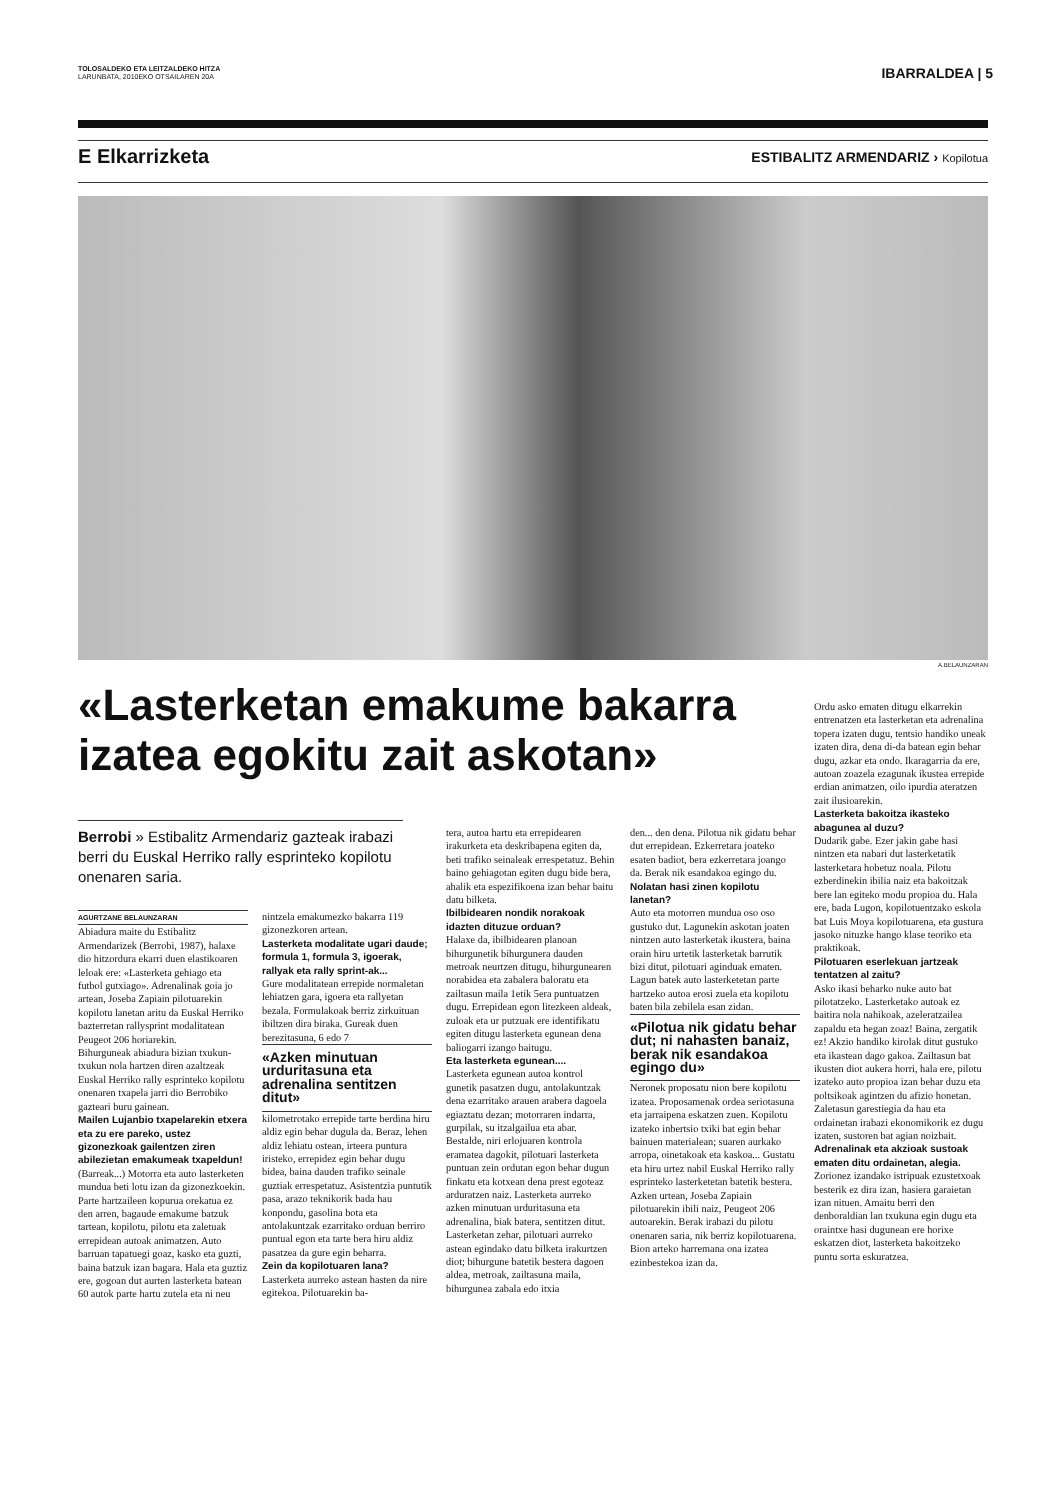TOLOSALDEKO ETA LEITZALDEKO HITZA
LARUNBATA, 2010EKO OTSAILAREN 20A
IBARRALDEA | 5
E Elkarrizketa
ESTIBALITZ ARMENDARIZ › Kopilotua
A.BELAUNZARAN
«Lasterketan emakume bakarra izatea egokitu zait askotan»
Berrobi » Estibalitz Armendariz gazteak irabazi berri du Euskal Herriko rally esprinteko kopilotu onenaren saria.
AGURTZANE BELAUNZARAN
Abiadura maite du Estibalitz Armendarizek (Berrobi, 1987), halaxe dio hitzordura ekarri duen elastikoaren leloak ere: «Lasterketa gehiago eta futbol gutxiago». Adrenalinak goia jo artean, Joseba Zapiain pilotuarekin kopilotu lanetan aritu da Euskal Herriko bazterretan rallysprint modalitatean Peugeot 206 horiarekin.
Bihurguneak abiadura bizian txukun-txukun nola hartzen diren azaltzeak Euskal Herriko rally esprinteko kopilotu onenaren txapela jarri dio Berrobiko gazteari buru gainean.
Mailen Lujanbio txapelarekin etxera eta zu ere pareko, ustez gizonezkoak gailentzen ziren abilezietan emakumeak txapeldun!
(Barreak...) Motorra eta auto lasterketen mundua beti lotu izan da gizonezkoekin. Parte hartzaileen kopurua orekatua ez den arren, bagaude emakume batzuk tartean, kopilotu, pilotu eta zaletuak errepidean autoak animatzen. Auto barruan tapatuegi goaz, kasko eta guzti, baina batzuk izan bagara. Hala eta guztiz ere, gogoan dut aurten lasterketa batean 60 autok parte hartu zutela eta ni neu
nintzela emakumezko bakarra 119 gizonezkoren artean.
Lasterketa modalitate ugari daude; formula 1, formula 3, igoerak, rallyak eta rally sprint-ak...
Gure modalitatean errepide normaletan lehiatzen gara, igoera eta rallyetan bezala. Formulakoak berriz zirkuituan ibiltzen dira biraka. Gureak duen berezitasuna, 6 edo 7
«Azken minutuan urduritasuna eta adrenalina sentitzen ditut»
kilometrotako errepide tarte berdina hiru aldiz egin behar dugula da. Beraz, lehen aldiz lehiatu ostean, irteera puntura iristeko, errepidez egin behar dugu bidea, baina dauden trafiko seinale guztiak errespetatuz. Asistentzia puntutik pasa, arazo teknikorik bada hau konpondu, gasolina bota eta antolakuntzak ezarritako orduan berriro puntual egon eta tarte bera hiru aldiz pasatzea da gure egin beharra.
Zein da kopilotuaren lana?
Lasterketa aurreko astean hasten da nire egitekoa. Pilotuarekin ba-
tera, autoa hartu eta errepidearen irakurketa eta deskribapena egiten da, beti trafiko seinaleak errespetatuz. Behin baino gehiagotan egiten dugu bide bera, ahalik eta espezifikoena izan behar baitu datu bilketa.
Ibilbidearen nondik norakoak idazten dituzue orduan?
Halaxe da, ibilbidearen planoan bihurgunetik bihurgunera dauden metroak neurtzen ditugu, bihurgunearen norabidea eta zabalera baloratu eta zailtasun maila 1etik 5era puntuatzen dugu. Errepidean egon litezkeen aldeak, zuloak eta ur putzuak ere identifikatu egiten ditugu lasterketa egunean dena baliogarri izango baitugu.
Eta lasterketa egunean....
Lasterketa egunean autoa kontrol gunetik pasatzen dugu, antolakuntzak dena ezarritako arauen arabera dagoela egiaztatu dezan; motorraren indarra, gurpilak, su itzalgailua eta abar. Bestalde, niri erlojuaren kontrola eramatea dagokit, pilotuari lasterketa puntuan zein ordutan egon behar dugun finkatu eta kotxean dena prest egoteaz arduratzen naiz. Lasterketa aurreko azken minutuan urduritasuna eta adrenalina, biak batera, sentitzen ditut. Lasterketan zehar, pilotuari aurreko astean egindako datu bilketa irakurtzen diot; bihurgune batetik bestera dagoen aldea, metroak, zailtasuna maila, bihurgunea zabala edo itxia
den... den dena. Pilotua nik gidatu behar dut errepidean. Ezkerretara joateko esaten badiot, bera ezkerretara joango da. Berak nik esandakoa egingo du.
Nolatan hasi zinen kopilotu lanetan?
Auto eta motorren mundua oso oso gustuko dut. Lagunekin askotan joaten nintzen auto lasterketak ikustera, baina orain hiru urtetik lasterketak barrutik bizi ditut, pilotuari aginduak ematen. Lagun batek auto lasterketetan parte hartzeko autoa erosi zuela eta kopilotu baten bila zebilela esan zidan.
«Pilotua nik gidatu behar dut; ni nahasten banaiz, berak nik esandakoa egingo du»
Neronek proposatu nion bere kopilotu izatea. Proposamenak ordea seriotasuna eta jarraipena eskatzen zuen. Kopilotu izateko inbertsio txiki bat egin behar bainuen materialean; suaren aurkako arropa, oinetakoak eta kaskoa... Gustatu eta hiru urtez nabil Euskal Herriko rally esprinteko lasterketetan batetik bestera. Azken urtean, Joseba Zapiain pilotuarekin ibili naiz, Peugeot 206 autoarekin. Berak irabazi du pilotu onenaren saria, nik berriz kopilotuarena. Bion arteko harremana ona izatea ezinbestekoa izan da.
Ordu asko ematen ditugu elkarrekin entrenatzen eta lasterketan eta adrenalina topera izaten dugu, tentsio handiko uneak izaten dira, dena di-da batean egin behar dugu, azkar eta ondo. Ikaragarria da ere, autoan zoazela ezagunak ikustea errepide erdian animatzen, oilo ipurdia ateratzen zait ilusioarekin.
Lasterketa bakoitza ikasteko abagunea al duzu?
Dudarik gabe. Ezer jakin gabe hasi nintzen eta nabari dut lasterketatik lasterketara hobetuz noala. Pilotu ezberdinekin ibilia naiz eta bakoitzak bere lan egiteko modu propioa du. Hala ere, bada Lugon, kopilotuentzako eskola bat Luis Moya kopilotuarena, eta gustura jasoko nituzke hango klase teoriko eta praktikoak.
Pilotuaren eserlekuan jartzeak tentatzen al zaitu?
Asko ikasi beharko nuke auto bat pilotatzeko. Lasterketako autoak ez baitira nola nahikoak, azeleratzailea zapaldu eta hegan zoaz! Baina, zergatik ez! Akzio handiko kirolak ditut gustuko eta ikastean dago gakoa. Zailtasun bat ikusten diot aukera horri, hala ere, pilotu izateko auto propioa izan behar duzu eta poltsikoak agintzen du afizio honetan. Zaletasun garestiegia da hau eta ordainetan irabazi ekonomikorik ez dugu izaten, sustoren bat agian noizbait.
Adrenalinak eta akzioak sustoak ematen ditu ordainetan, alegia.
Zorionez izandako istripuak ezustetxoak besterik ez dira izan, hasiera garaietan izan nituen. Amaitu berri den denboraldian lan txukuna egin dugu eta oraintxe hasi dugunean ere horixe eskatzen diot, lasterketa bakoitzeko puntu sorta eskuratzea.